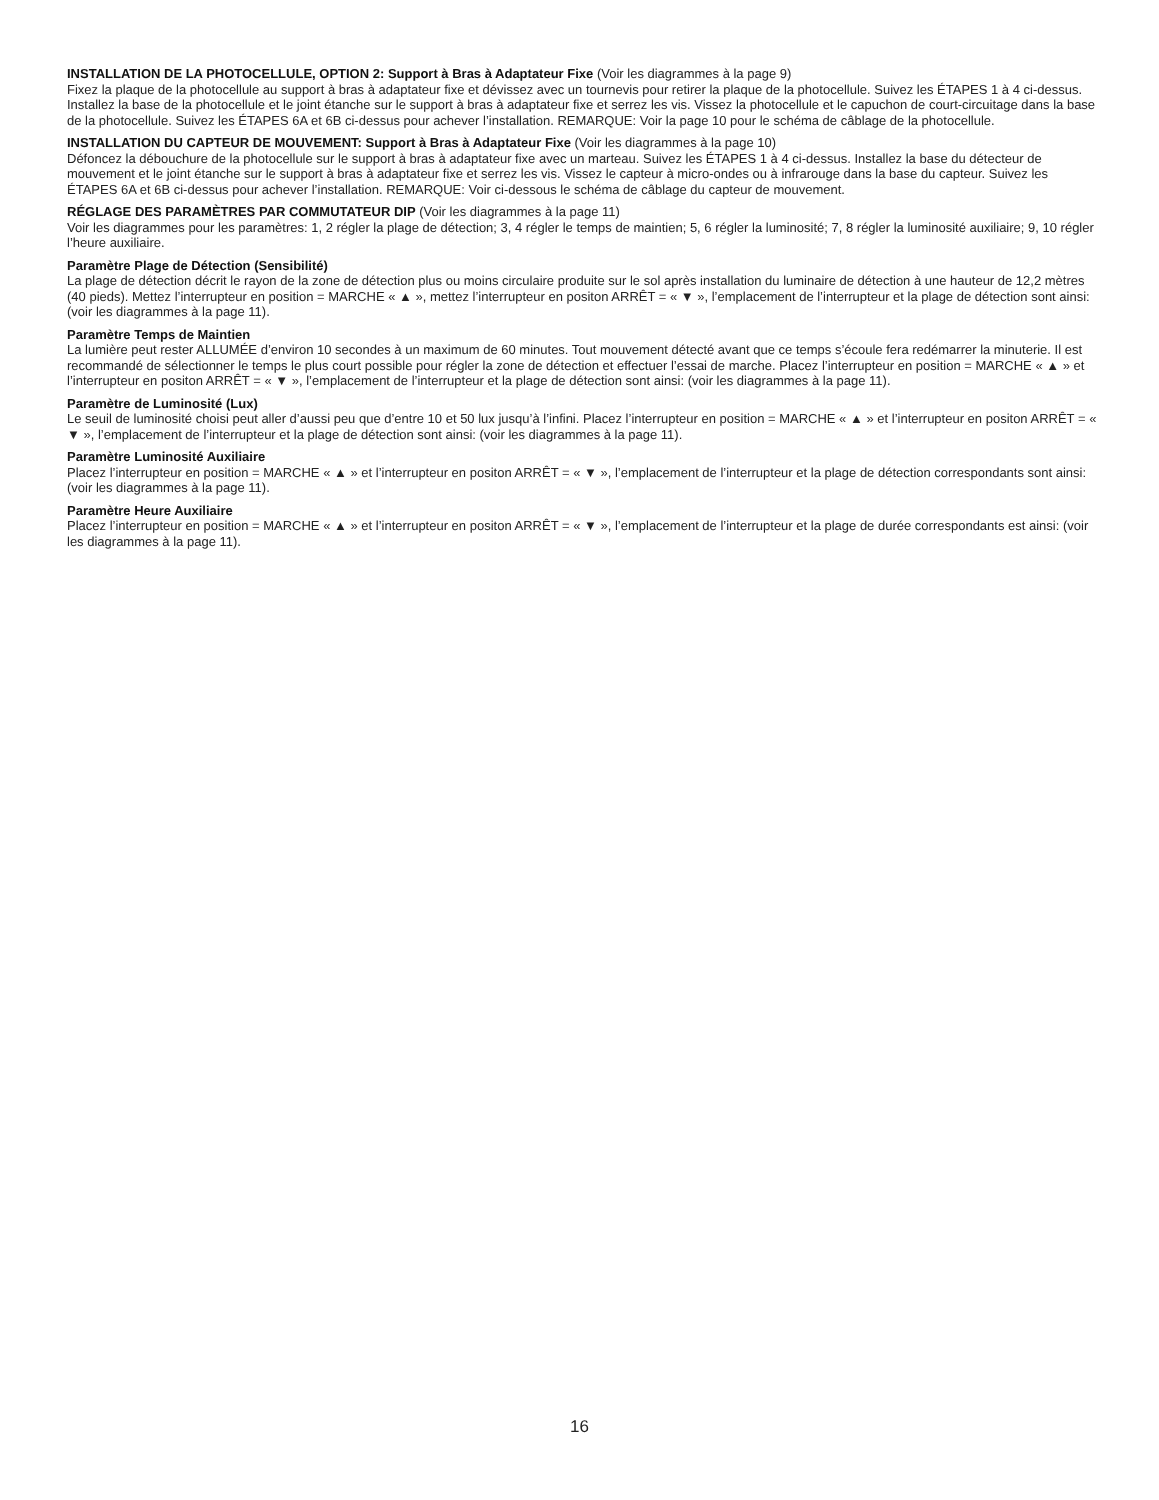INSTALLATION DE LA PHOTOCELLULE, OPTION 2: Support à Bras à Adaptateur Fixe (Voir les diagrammes à la page 9)
Fixez la plaque de la photocellule au support à bras à adaptateur fixe et dévissez avec un tournevis pour retirer la plaque de la photocellule. Suivez les ÉTAPES 1 à 4 ci-dessus. Installez la base de la photocellule et le joint étanche sur le support à bras à adaptateur fixe et serrez les vis. Vissez la photocellule et le capuchon de court-circuitage dans la base de la photocellule. Suivez les ÉTAPES 6A et 6B ci-dessus pour achever l’installation. REMARQUE: Voir la page 10 pour le schéma de câblage de la photocellule.
INSTALLATION DU CAPTEUR DE MOUVEMENT: Support à Bras à Adaptateur Fixe (Voir les diagrammes à la page 10)
Défoncez la débouchure de la photocellule sur le support à bras à adaptateur fixe avec un marteau. Suivez les ÉTAPES 1 à 4 ci-dessus. Installez la base du détecteur de mouvement et le joint étanche sur le support à bras à adaptateur fixe et serrez les vis. Vissez le capteur à micro-ondes ou à infrarouge dans la base du capteur. Suivez les ÉTAPES 6A et 6B ci-dessus pour achever l’installation. REMARQUE: Voir ci-dessous le schéma de câblage du capteur de mouvement.
RÉGLAGE DES PARAMÈTRES PAR COMMUTATEUR DIP (Voir les diagrammes à la page 11)
Voir les diagrammes pour les paramètres: 1, 2 régler la plage de détection; 3, 4 régler le temps de maintien; 5, 6 régler la luminosité; 7, 8 régler la luminosité auxiliaire; 9, 10 régler l’heure auxiliaire.
Paramètre Plage de Détection (Sensibilité)
La plage de détection décrit le rayon de la zone de détection plus ou moins circulaire produite sur le sol après installation du luminaire de détection à une hauteur de 12,2 mètres (40 pieds). Mettez l’interrupteur en position = MARCHE « ▲ », mettez l’interrupteur en positon ARRÊT = « ▼ », l’emplacement de l’interrupteur et la plage de détection sont ainsi: (voir les diagrammes à la page 11).
Paramètre Temps de Maintien
La lumière peut rester ALLUMÉE d’environ 10 secondes à un maximum de 60 minutes. Tout mouvement détecté avant que ce temps s’écoule fera redémarrer la minuterie. Il est recommandé de sélectionner le temps le plus court possible pour régler la zone de détection et effectuer l’essai de marche. Placez l’interrupteur en position = MARCHE « ▲ » et l’interrupteur en positon ARRÊT = « ▼ », l’emplacement de l’interrupteur et la plage de détection sont ainsi: (voir les diagrammes à la page 11).
Paramètre de Luminosité (Lux)
Le seuil de luminosité choisi peut aller d’aussi peu que d’entre 10 et 50 lux jusqu’à l’infini. Placez l’interrupteur en position = MARCHE « ▲ » et l’interrupteur en positon ARRÊT = « ▼ », l’emplacement de l’interrupteur et la plage de détection sont ainsi: (voir les diagrammes à la page 11).
Paramètre Luminosité Auxiliaire
Placez l’interrupteur en position = MARCHE « ▲ » et l’interrupteur en positon ARRÊT = « ▼ », l’emplacement de l’interrupteur et la plage de détection correspondants sont ainsi: (voir les diagrammes à la page 11).
Paramètre Heure Auxiliaire
Placez l’interrupteur en position = MARCHE « ▲ » et l’interrupteur en positon ARRÊT = « ▼ », l’emplacement de l’interrupteur et la plage de durée correspondants est ainsi: (voir les diagrammes à la page 11).
16